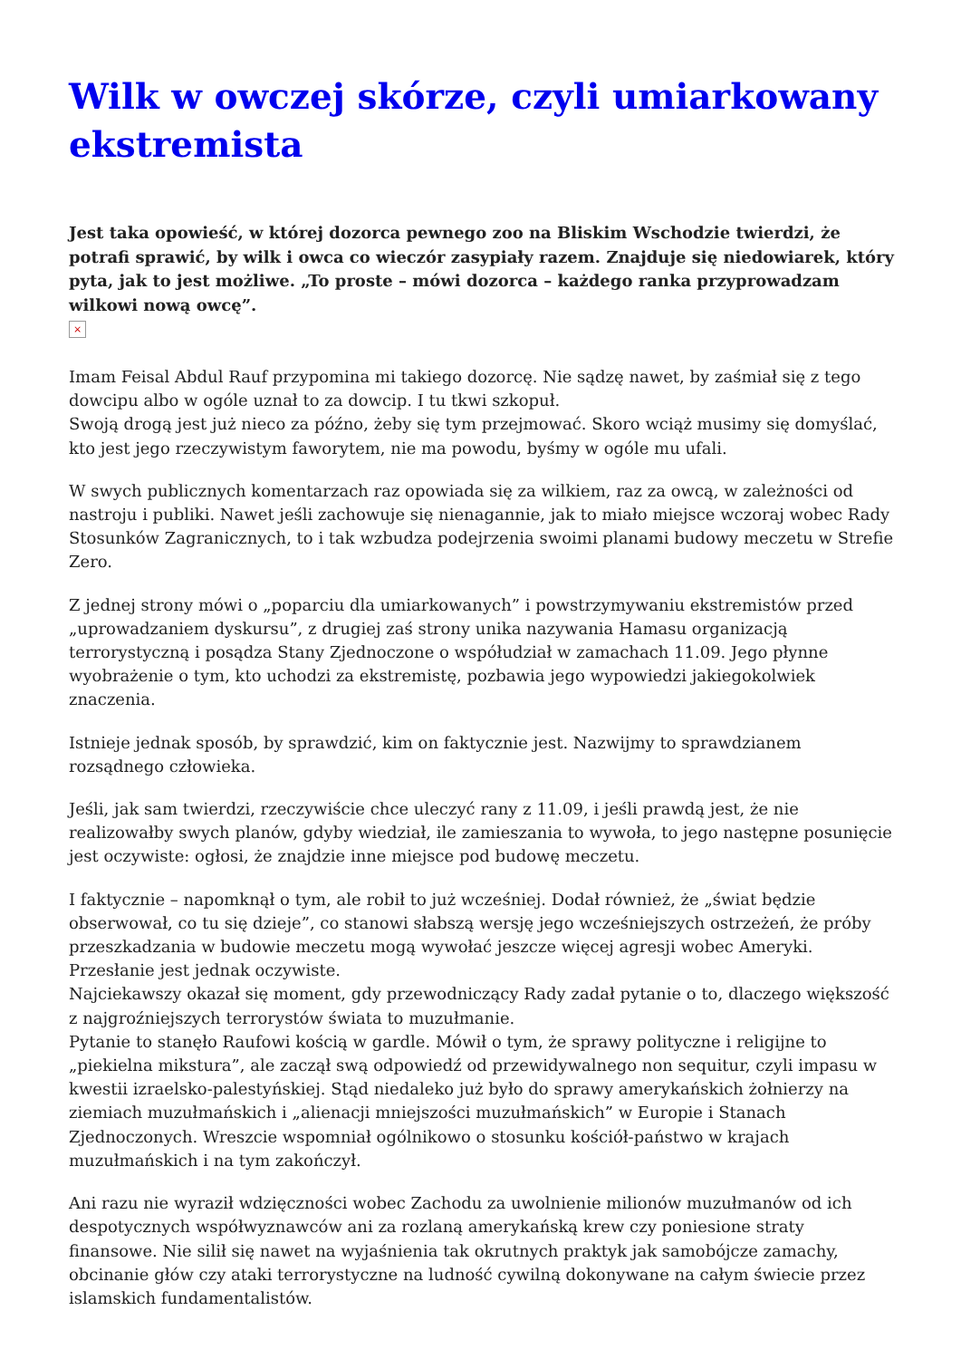Wilk w owczej skórze, czyli umiarkowany ekstremista
Jest taka opowieść, w której dozorca pewnego zoo na Bliskim Wschodzie twierdzi, że potrafi sprawić, by wilk i owca co wieczór zasypiały razem. Znajduje się niedowiarek, który pyta, jak to jest możliwe. „To proste – mówi dozorca – każdego ranka przyprowadzam wilkowi nową owcę”.
×
Imam Feisal Abdul Rauf przypomina mi takiego dozorcę. Nie sądzę nawet, by zaśmiał się z tego dowcipu albo w ogóle uznał to za dowcip. I tu tkwi szkopuł.
Swoją drogą jest już nieco za późno, żeby się tym przejmować. Skoro wciąż musimy się domyślać, kto jest jego rzeczywistym faworytem, nie ma powodu, byśmy w ogóle mu ufali.
W swych publicznych komentarzach raz opowiada się za wilkiem, raz za owcą, w zależności od nastroju i publiki. Nawet jeśli zachowuje się nienagannie, jak to miało miejsce wczoraj wobec Rady Stosunków Zagranicznych, to i tak wzbudza podejrzenia swoimi planami budowy meczetu w Strefie Zero.
Z jednej strony mówi o „poparciu dla umiarkowanych” i powstrzymywaniu ekstremistów przed „uprowadzaniem dyskursu”, z drugiej zaś strony unika nazywania Hamasu organizacją terrorystyczną i posądza Stany Zjednoczone o współudział w zamachach 11.09. Jego płynne wyobrażenie o tym, kto uchodzi za ekstremistę, pozbawia jego wypowiedzi jakiegokolwiek znaczenia.
Istnieje jednak sposób, by sprawdzić, kim on faktycznie jest. Nazwijmy to sprawdzianem rozsądnego człowieka.
Jeśli, jak sam twierdzi, rzeczywiście chce uleczyć rany z 11.09, i jeśli prawdą jest, że nie realizowałby swych planów, gdyby wiedział, ile zamieszania to wywoła, to jego następne posunięcie jest oczywiste: ogłosi, że znajdzie inne miejsce pod budowę meczetu.
I faktycznie – napomknął o tym, ale robił to już wcześniej. Dodał również, że „świat będzie obserwował, co tu się dzieje”, co stanowi słabszą wersję jego wcześniejszych ostrzeżeń, że próby przeszkadzania w budowie meczetu mogą wywołać jeszcze więcej agresji wobec Ameryki. Przesłanie jest jednak oczywiste.
Najciekawszy okazał się moment, gdy przewodniczący Rady zadał pytanie o to, dlaczego większość z najgroźniejszych terrorystów świata to muzułmanie.
Pytanie to stanęło Raufowi kością w gardle. Mówił o tym, że sprawy polityczne i religijne to „piekielna mikstura”, ale zaczął swą odpowiedź od przewidywalnego non sequitur, czyli impasu w kwestii izraelsko-palestyńskiej. Stąd niedaleko już było do sprawy amerykańskich żołnierzy na ziemiach muzułmańskich i „alienacji mniejszości muzułmańskich” w Europie i Stanach Zjednoczonych. Wreszcie wspomniał ogólnikowo o stosunku kościół-państwo w krajach muzułmańskich i na tym zakończył.
Ani razu nie wyraził wdzięczności wobec Zachodu za uwolnienie milionów muzułmanów od ich despotycznych współwyznawców ani za rozlaną amerykańską krew czy poniesione straty finansowe. Nie silił się nawet na wyjaśnienia tak okrutnych praktyk jak samobójcze zamachy, obcinanie głów czy ataki terrorystyczne na ludność cywilną dokonywane na całym świecie przez islamskich fundamentalistów.